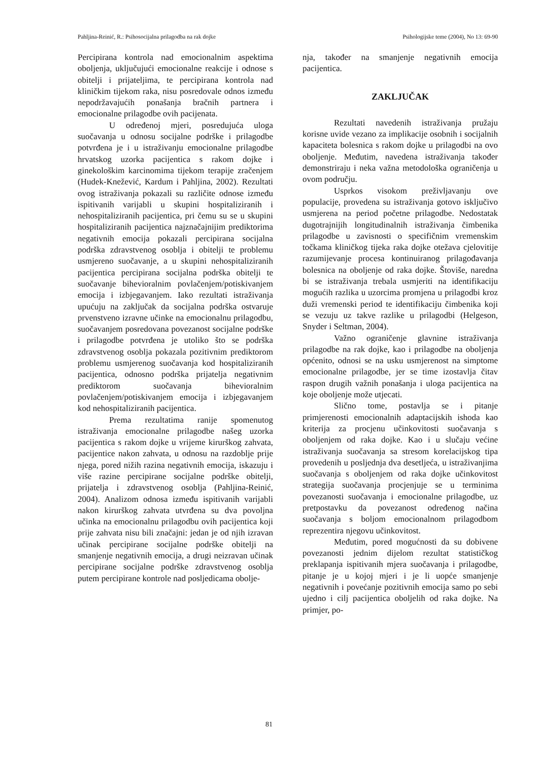Pahljina-Reinić, R.: Psihosocijalna prilagodba na rak dojke Psihologijske teme (2004), No 13: 69-90
Percipirana kontrola nad emocionalnim aspektima oboljenja, uključujući emocionalne reakcije i odnose s obitelji i prijateljima, te percipirana kontrola nad kliničkim tijekom raka, nisu posredovale odnos između nepodržavajućih ponašanja bračnih partnera i emocionalne prilagodbe ovih pacijenata.
U određenoj mjeri, posredujuća uloga suočavanja u odnosu socijalne podrške i prilagodbe potvrđena je i u istraživanju emocionalne prilagodbe hrvatskog uzorka pacijentica s rakom dojke i ginekološkim karcinomima tijekom terapije zračenjem (Hudek-Knežević, Kardum i Pahljina, 2002). Rezultati ovog istraživanja pokazali su različite odnose između ispitivanih varijabli u skupini hospitaliziranih i nehospitaliziranih pacijentica, pri čemu su se u skupini hospitaliziranih pacijentica najznačajnijim prediktorima negativnih emocija pokazali percipirana socijalna podrška zdravstvenog osoblja i obitelji te problemu usmjereno suočavanje, a u skupini nehospitaliziranih pacijentica percipirana socijalna podrška obitelji te suočavanje bihevioralnim povlačenjem/potiskivanjem emocija i izbjegavanjem. Iako rezultati istraživanja upućuju na zaključak da socijalna podrška ostvaruje prvenstveno izravne učinke na emocionalnu prilagodbu, suočavanjem posredovana povezanost socijalne podrške i prilagodbe potvrđena je utoliko što se podrška zdravstvenog osoblja pokazala pozitivnim prediktorom problemu usmjerenog suočavanja kod hospitaliziranih pacijentica, odnosno podrška prijatelja negativnim prediktorom suočavanja bihevioralnim povlačenjem/potiskivanjem emocija i izbjegavanjem kod nehospitaliziranih pacijentica.
Prema rezultatima ranije spomenutog istraživanja emocionalne prilagodbe našeg uzorka pacijentica s rakom dojke u vrijeme kirurškog zahvata, pacijentice nakon zahvata, u odnosu na razdoblje prije njega, pored nižih razina negativnih emocija, iskazuju i više razine percipirane socijalne podrške obitelji, prijatelja i zdravstvenog osoblja (Pahljina-Reinić, 2004). Analizom odnosa između ispitivanih varijabli nakon kirurškog zahvata utvrđena su dva povoljna učinka na emocionalnu prilagodbu ovih pacijentica koji prije zahvata nisu bili značajni: jedan je od njih izravan učinak percipirane socijalne podrške obitelji na smanjenje negativnih emocija, a drugi neizravan učinak percipirane socijalne podrške zdravstvenog osoblja putem percipirane kontrole nad posljedicama obolje-
nja, također na smanjenje negativnih emocija pacijentica.
ZAKLJUČAK
Rezultati navedenih istraživanja pružaju korisne uvide vezano za implikacije osobnih i socijalnih kapaciteta bolesnica s rakom dojke u prilagodbi na ovo oboljenje. Međutim, navedena istraživanja također demonstriraju i neka važna metodološka ograničenja u ovom području.
Usprkos visokom preživljavanju ove populacije, provedena su istraživanja gotovo isključivo usmjerena na period početne prilagodbe. Nedostatak dugotrajnijih longitudinalnih istraživanja čimbenika prilagodbe u zavisnosti o specifičnim vremenskim točkama kliničkog tijeka raka dojke otežava cjelovitije razumijevanje procesa kontinuiranog prilagođavanja bolesnica na oboljenje od raka dojke. Štoviše, naredna bi se istraživanja trebala usmjeriti na identifikaciju mogućih razlika u uzorcima promjena u prilagodbi kroz duži vremenski period te identifikaciju čimbenika koji se vezuju uz takve razlike u prilagodbi (Helgeson, Snyder i Seltman, 2004).
Važno ograničenje glavnine istraživanja prilagodbe na rak dojke, kao i prilagodbe na oboljenja općenito, odnosi se na usku usmjerenost na simptome emocionalne prilagodbe, jer se time izostavlja čitav raspon drugih važnih ponašanja i uloga pacijentica na koje oboljenje može utjecati.
Slično tome, postavlja se i pitanje primjerenosti emocionalnih adaptacijskih ishoda kao kriterija za procjenu učinkovitosti suočavanja s oboljenjem od raka dojke. Kao i u slučaju većine istraživanja suočavanja sa stresom korelacijskog tipa provedenih u posljednja dva desetljeća, u istraživanjima suočavanja s oboljenjem od raka dojke učinkovitost strategija suočavanja procjenjuje se u terminima povezanosti suočavanja i emocionalne prilagodbe, uz pretpostavku da povezanost određenog načina suočavanja s boljom emocionalnom prilagodbom reprezentira njegovu učinkovitost.
Međutim, pored mogućnosti da su dobivene povezanosti jednim dijelom rezultat statističkog preklapanja ispitivanih mjera suočavanja i prilagodbe, pitanje je u kojoj mjeri i je li uopće smanjenje negativnih i povećanje pozitivnih emocija samo po sebi ujedno i cilj pacijentica oboljelih od raka dojke. Na primjer, po-
81